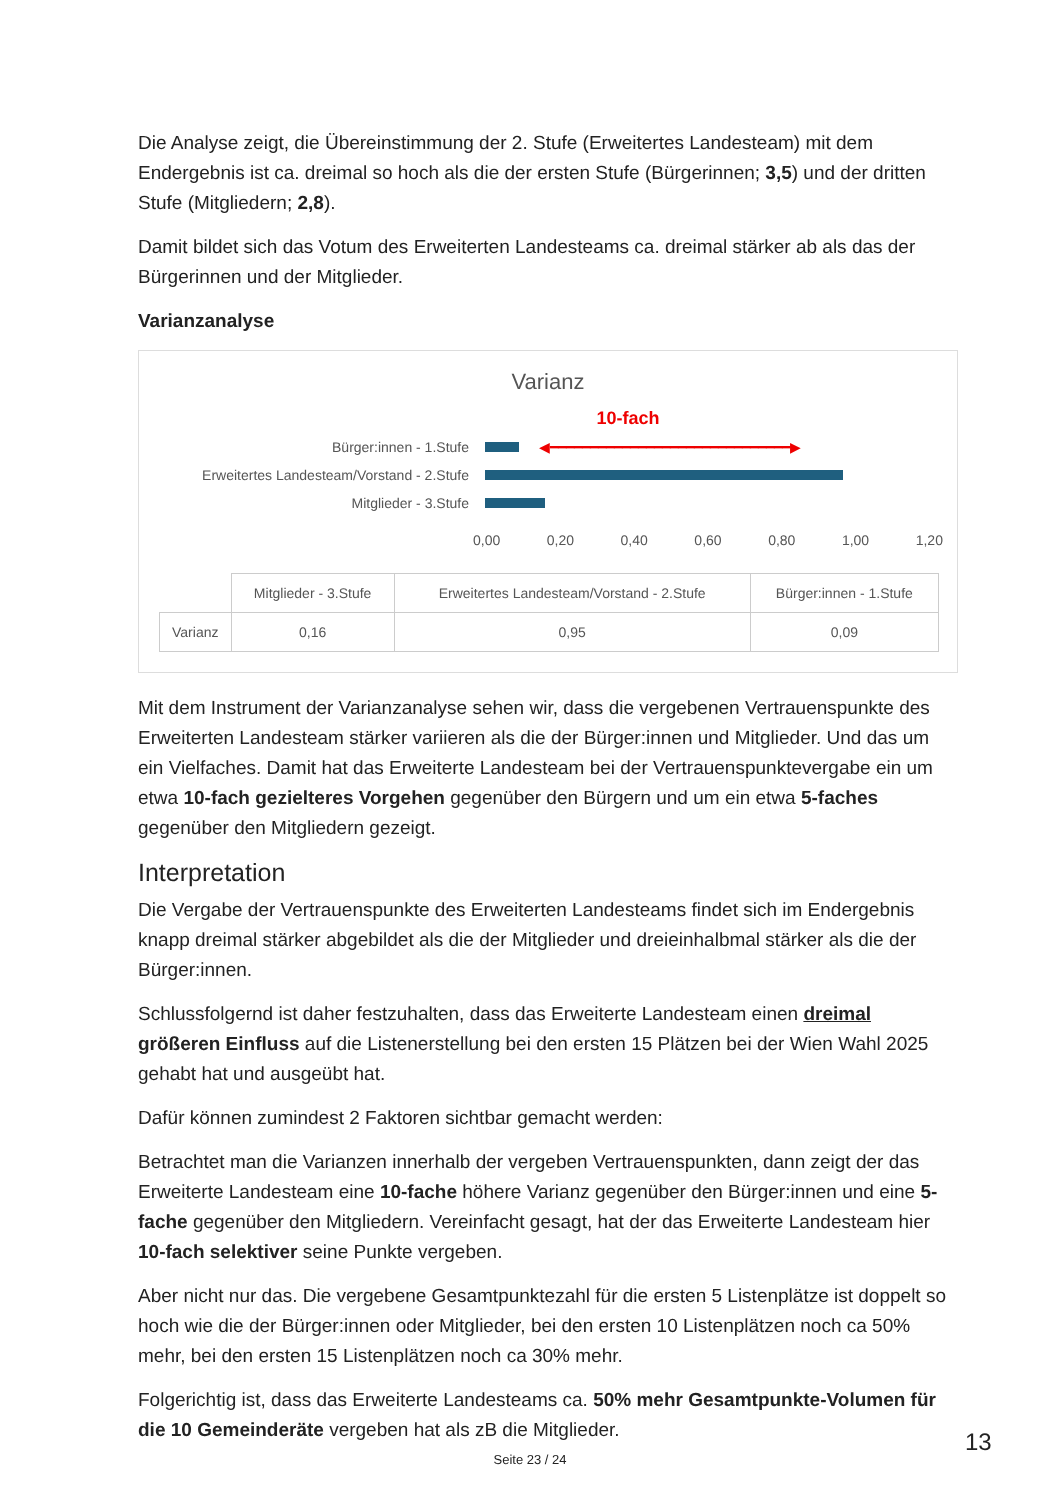Die Analyse zeigt, die Übereinstimmung der 2. Stufe (Erweitertes Landesteam) mit dem Endergebnis ist ca. dreimal so hoch als die der ersten Stufe (Bürgerinnen; 3,5) und der dritten Stufe (Mitgliedern; 2,8).
Damit bildet sich das Votum des Erweiterten Landesteams ca. dreimal stärker ab als das der Bürgerinnen und der Mitglieder.
Varianzanalyse
Varianz
10-fach
Bürger:innen - 1.Stufe
◀━━━━━━━━━━━━━━━━━━━━━━━━━━━━━━▶
Erweitertes Landesteam/Vorstand - 2.Stufe
Mitglieder - 3.Stufe
0,00 0,20 0,40 0,60 0,80 1,00 1,20
| | Mitglieder - 3.Stufe | Erweitertes Landesteam/Vorstand - 2.Stufe | Bürger:innen - 1.Stufe |
| --- | --- | --- | --- |
| Varianz | 0,16 | 0,95 | 0,09 |
Mit dem Instrument der Varianzanalyse sehen wir, dass die vergebenen Vertrauenspunkte des Erweiterten Landesteam stärker variieren als die der Bürger:innen und Mitglieder. Und das um ein Vielfaches. Damit hat das Erweiterte Landesteam bei der Vertrauenspunktevergabe ein um etwa 10-fach gezielteres Vorgehen gegenüber den Bürgern und um ein etwa 5-faches gegenüber den Mitgliedern gezeigt.
Interpretation
Die Vergabe der Vertrauenspunkte des Erweiterten Landesteams findet sich im Endergebnis knapp dreimal stärker abgebildet als die der Mitglieder und dreieinhalbmal stärker als die der Bürger:innen.
Schlussfolgernd ist daher festzuhalten, dass das Erweiterte Landesteam einen dreimal größeren Einfluss auf die Listenerstellung bei den ersten 15 Plätzen bei der Wien Wahl 2025 gehabt hat und ausgeübt hat.
Dafür können zumindest 2 Faktoren sichtbar gemacht werden:
Betrachtet man die Varianzen innerhalb der vergeben Vertrauenspunkten, dann zeigt der das Erweiterte Landesteam eine 10-fache höhere Varianz gegenüber den Bürger:innen und eine 5-fache gegenüber den Mitgliedern. Vereinfacht gesagt, hat der das Erweiterte Landesteam hier 10-fach selektiver seine Punkte vergeben.
Aber nicht nur das. Die vergebene Gesamtpunktezahl für die ersten 5 Listenplätze ist doppelt so hoch wie die der Bürger:innen oder Mitglieder, bei den ersten 10 Listenplätzen noch ca 50% mehr, bei den ersten 15 Listenplätzen noch ca 30% mehr.
Folgerichtig ist, dass das Erweiterte Landesteams ca. 50% mehr Gesamtpunkte-Volumen für die 10 Gemeinderäte vergeben hat als zB die Mitglieder.
13
Seite 23 / 24